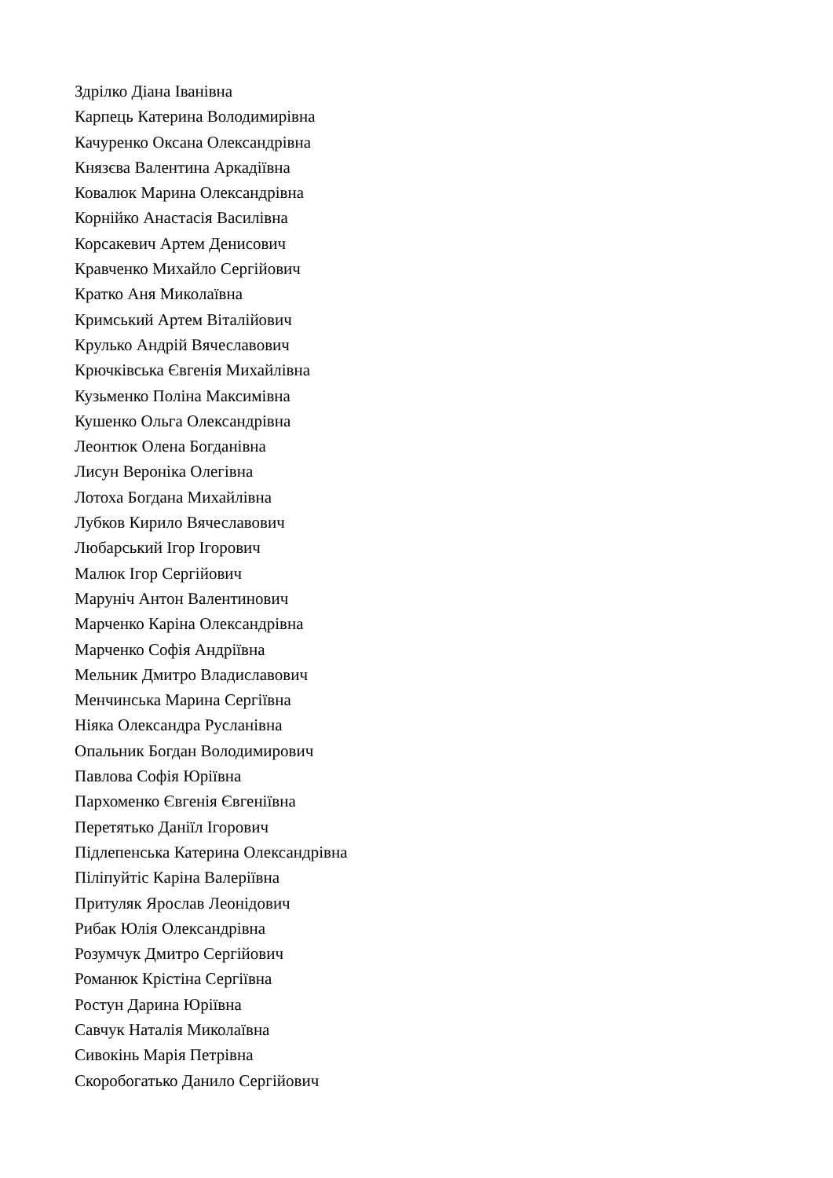Здрілко Діана Іванівна
Карпець Катерина Володимирівна
Качуренко Оксана Олександрівна
Князєва Валентина Аркадіївна
Ковалюк Марина Олександрівна
Корнійко Анастасія Василівна
Корсакевич Артем Денисович
Кравченко Михайло Сергійович
Кратко Аня Миколаївна
Кримський Артем Віталійович
Крулько Андрій Вячеславович
Крючківська Євгенія Михайлівна
Кузьменко Поліна Максимівна
Кушенко Ольга Олександрівна
Леонтюк Олена Богданівна
Лисун Вероніка Олегівна
Лотоха Богдана Михайлівна
Лубков Кирило Вячеславович
Любарський Ігор Ігорович
Малюк Ігор Сергійович
Маруніч Антон Валентинович
Марченко Каріна Олександрівна
Марченко Софія Андріївна
Мельник Дмитро Владиславович
Менчинська Марина Сергіївна
Ніяка Олександра Русланівна
Опальник Богдан Володимирович
Павлова Софія Юріївна
Пархоменко Євгенія Євгеніївна
Перетятько Даніїл Ігорович
Підлепенська Катерина Олександрівна
Піліпуйтіс Каріна Валеріївна
Притуляк Ярослав Леонідович
Рибак Юлія Олександрівна
Розумчук Дмитро Сергійович
Романюк Крістіна Сергіївна
Ростун Дарина Юріївна
Савчук Наталія Миколаївна
Сивокінь Марія Петрівна
Скоробогатько Данило Сергійович